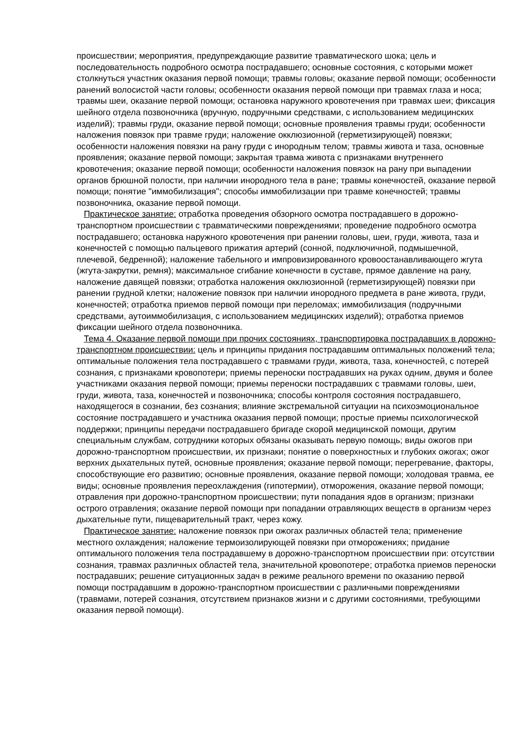происшествии; мероприятия, предупреждающие развитие травматического шока; цель и последовательность подробного осмотра пострадавшего; основные состояния, с которыми может столкнуться участник оказания первой помощи; травмы головы; оказание первой помощи; особенности ранений волосистой части головы; особенности оказания первой помощи при травмах глаза и носа; травмы шеи, оказание первой помощи; остановка наружного кровотечения при травмах шеи; фиксация шейного отдела позвоночника (вручную, подручными средствами, с использованием медицинских изделий); травмы груди, оказание первой помощи; основные проявления травмы груди; особенности наложения повязок при травме груди; наложение окклюзионной (герметизирующей) повязки; особенности наложения повязки на рану груди с инородным телом; травмы живота и таза, основные проявления; оказание первой помощи; закрытая травма живота с признаками внутреннего кровотечения; оказание первой помощи; особенности наложения повязок на рану при выпадении органов брюшной полости, при наличии инородного тела в ране; травмы конечностей, оказание первой помощи; понятие "иммобилизация"; способы иммобилизации при травме конечностей; травмы позвоночника, оказание первой помощи.
Практическое занятие: отработка проведения обзорного осмотра пострадавшего в дорожно-транспортном происшествии с травматическими повреждениями; проведение подробного осмотра пострадавшего; остановка наружного кровотечения при ранении головы, шеи, груди, живота, таза и конечностей с помощью пальцевого прижатия артерий (сонной, подключичной, подмышечной, плечевой, бедренной); наложение табельного и импровизированного кровоостанавливающего жгута (жгута-закрутки, ремня); максимальное сгибание конечности в суставе, прямое давление на рану, наложение давящей повязки; отработка наложения окклюзионной (герметизирующей) повязки при ранении грудной клетки; наложение повязок при наличии инородного предмета в ране живота, груди, конечностей; отработка приемов первой помощи при переломах; иммобилизация (подручными средствами, аутоиммобилизация, с использованием медицинских изделий); отработка приемов фиксации шейного отдела позвоночника.
Тема 4. Оказание первой помощи при прочих состояниях, транспортировка пострадавших в дорожно-транспортном происшествии: цель и принципы придания пострадавшим оптимальных положений тела; оптимальные положения тела пострадавшего с травмами груди, живота, таза, конечностей, с потерей сознания, с признаками кровопотери; приемы переноски пострадавших на руках одним, двумя и более участниками оказания первой помощи; приемы переноски пострадавших с травмами головы, шеи, груди, живота, таза, конечностей и позвоночника; способы контроля состояния пострадавшего, находящегося в сознании, без сознания; влияние экстремальной ситуации на психоэмоциональное состояние пострадавшего и участника оказания первой помощи; простые приемы психологической поддержки; принципы передачи пострадавшего бригаде скорой медицинской помощи, другим специальным службам, сотрудники которых обязаны оказывать первую помощь; виды ожогов при дорожно-транспортном происшествии, их признаки; понятие о поверхностных и глубоких ожогах; ожог верхних дыхательных путей, основные проявления; оказание первой помощи; перегревание, факторы, способствующие его развитию; основные проявления, оказание первой помощи; холодовая травма, ее виды; основные проявления переохлаждения (гипотермии), отморожения, оказание первой помощи; отравления при дорожно-транспортном происшествии; пути попадания ядов в организм; признаки острого отравления; оказание первой помощи при попадании отравляющих веществ в организм через дыхательные пути, пищеварительный тракт, через кожу.
Практическое занятие: наложение повязок при ожогах различных областей тела; применение местного охлаждения; наложение термоизолирующей повязки при отморожениях; придание оптимального положения тела пострадавшему в дорожно-транспортном происшествии при: отсутствии сознания, травмах различных областей тела, значительной кровопотере; отработка приемов переноски пострадавших; решение ситуационных задач в режиме реального времени по оказанию первой помощи пострадавшим в дорожно-транспортном происшествии с различными повреждениями (травмами, потерей сознания, отсутствием признаков жизни и с другими состояниями, требующими оказания первой помощи).